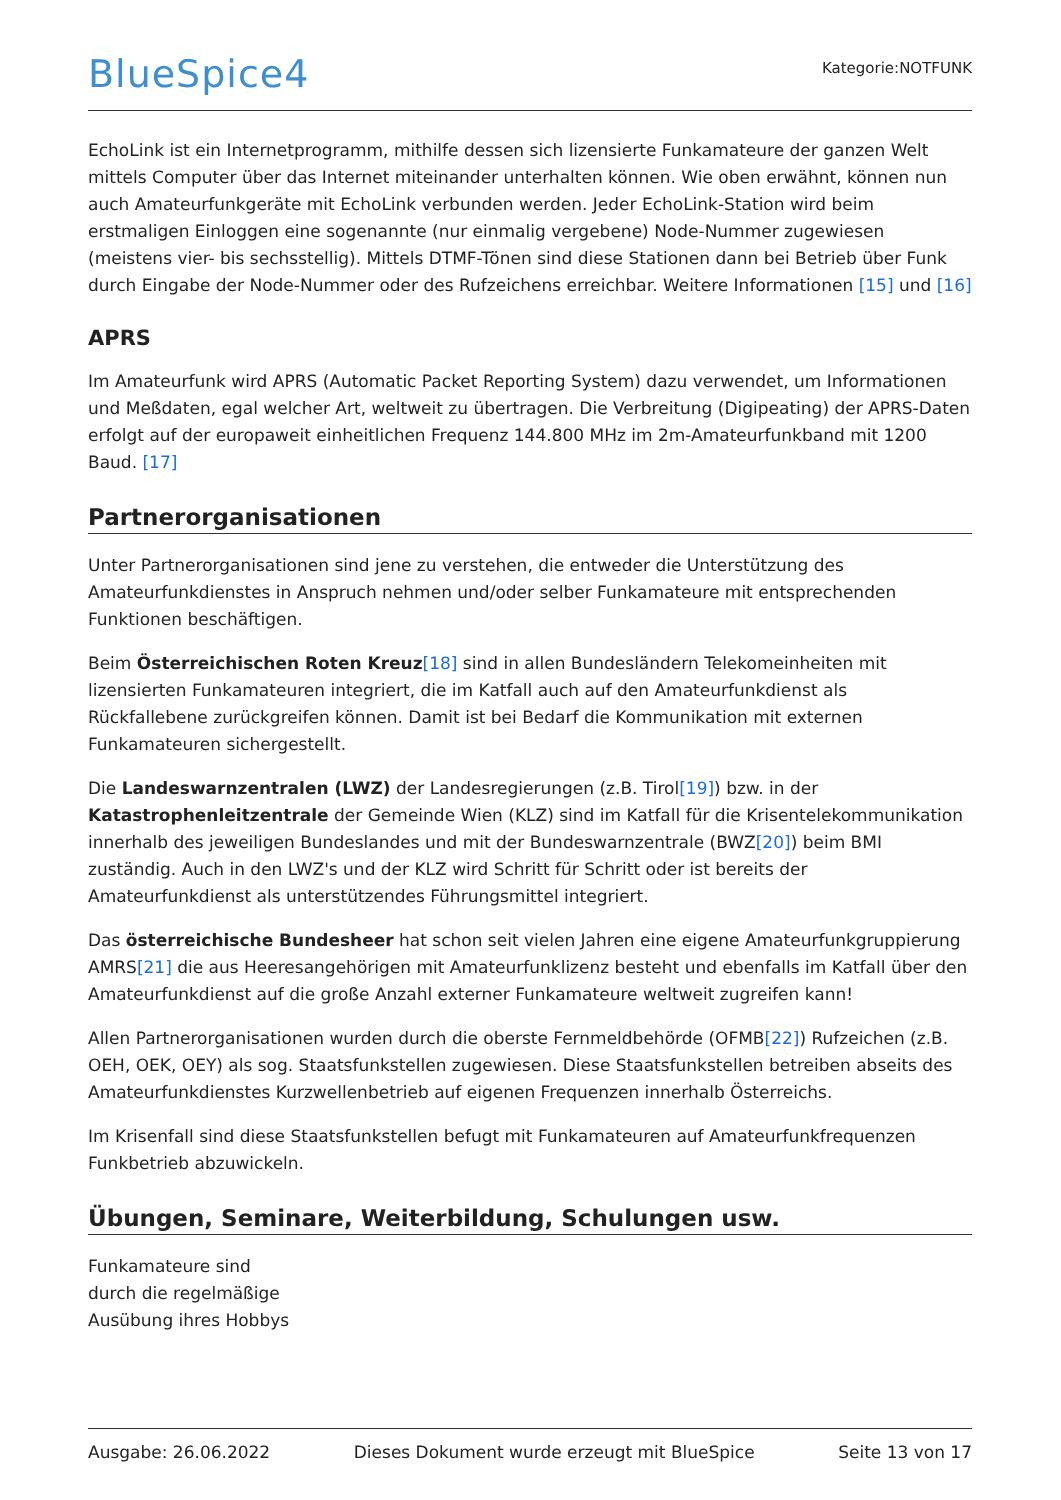BlueSpice4
Kategorie:NOTFUNK
EchoLink ist ein Internetprogramm, mithilfe dessen sich lizensierte Funkamateure der ganzen Welt mittels Computer über das Internet miteinander unterhalten können. Wie oben erwähnt, können nun auch Amateurfunkgeräte mit EchoLink verbunden werden. Jeder EchoLink-Station wird beim erstmaligen Einloggen eine sogenannte (nur einmalig vergebene) Node-Nummer zugewiesen (meistens vier- bis sechsstellig). Mittels DTMF-Tönen sind diese Stationen dann bei Betrieb über Funk durch Eingabe der Node-Nummer oder des Rufzeichens erreichbar. Weitere Informationen [15] und [16]
APRS
Im Amateurfunk wird APRS (Automatic Packet Reporting System) dazu verwendet, um Informationen und Meßdaten, egal welcher Art, weltweit zu übertragen. Die Verbreitung (Digipeating) der APRS-Daten erfolgt auf der europaweit einheitlichen Frequenz 144.800 MHz im 2m-Amateurfunkband mit 1200 Baud. [17]
Partnerorganisationen
Unter Partnerorganisationen sind jene zu verstehen, die entweder die Unterstützung des Amateurfunkdienstes in Anspruch nehmen und/oder selber Funkamateure mit entsprechenden Funktionen beschäftigen.
Beim Österreichischen Roten Kreuz[18] sind in allen Bundesländern Telekomeinheiten mit lizensierten Funkamateuren integriert, die im Katfall auch auf den Amateurfunkdienst als Rückfallebene zurückgreifen können. Damit ist bei Bedarf die Kommunikation mit externen Funkamateuren sichergestellt.
Die Landeswarnzentralen (LWZ) der Landesregierungen (z.B. Tirol[19]) bzw. in der Katastrophenleitzentrale der Gemeinde Wien (KLZ) sind im Katfall für die Krisentelekommunikation innerhalb des jeweiligen Bundeslandes und mit der Bundeswarnzentrale (BWZ[20]) beim BMI zuständig. Auch in den LWZ's und der KLZ wird Schritt für Schritt oder ist bereits der Amateurfunkdienst als unterstützendes Führungsmittel integriert.
Das österreichische Bundesheer hat schon seit vielen Jahren eine eigene Amateurfunkgruppierung AMRS[21] die aus Heeresangehörigen mit Amateurfunklizenz besteht und ebenfalls im Katfall über den Amateurfunkdienst auf die große Anzahl externer Funkamateure weltweit zugreifen kann!
Allen Partnerorganisationen wurden durch die oberste Fernmeldbehörde (OFMB[22]) Rufzeichen (z.B. OEH, OEK, OEY) als sog. Staatsfunkstellen zugewiesen. Diese Staatsfunkstellen betreiben abseits des Amateurfunkdienstes Kurzwellenbetrieb auf eigenen Frequenzen innerhalb Österreichs.
Im Krisenfall sind diese Staatsfunkstellen befugt mit Funkamateuren auf Amateurfunkfrequenzen Funkbetrieb abzuwickeln.
Übungen, Seminare, Weiterbildung, Schulungen usw.
Funkamateure sind
durch die regelmäßige
Ausübung ihres Hobbys
Ausgabe: 26.06.2022 Dieses Dokument wurde erzeugt mit BlueSpice Seite 13 von 17